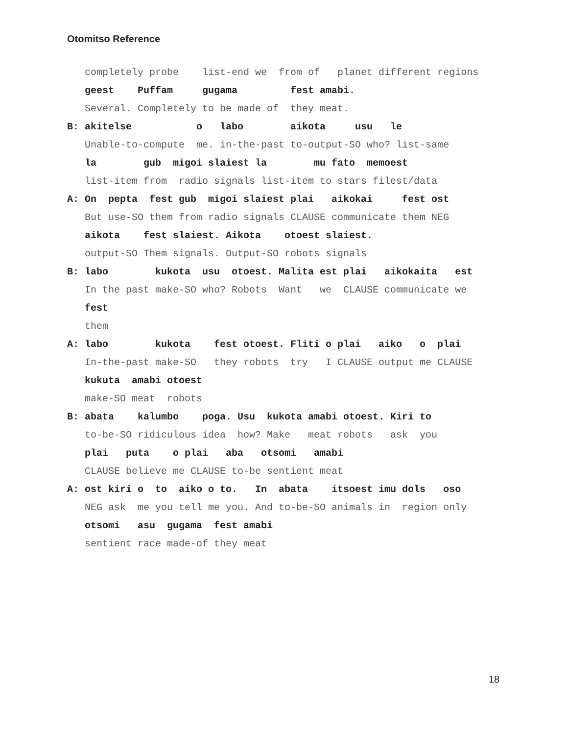Otomitso Reference
completely probe list-end we from of planet different regions
geest Puffam gugama fest amabi.
Several. Completely to be made of they meat.
B: akitelse o labo aikota usu le
Unable-to-compute me. in-the-past to-output-SO who? list-same
la gub migoi slaiest la mu fato memoest
list-item from radio signals list-item to stars filest/data
A: On pepta fest gub migoi slaiest plai aikokai fest ost
But use-SO them from radio signals CLAUSE communicate them NEG
aikota fest slaiest. Aikota otoest slaiest.
output-SO Them signals. Output-SO robots signals
B: labo kukota usu otoest. Malita est plai aikokaita est
In the past make-SO who? Robots Want we CLAUSE communicate we
fest
them
A: labo kukota fest otoest. Fliti o plai aiko o plai
In-the-past make-SO they robots try I CLAUSE output me CLAUSE
kukuta amabi otoest
make-SO meat robots
B: abata kalumbo poga. Usu kukota amabi otoest. Kiri to
to-be-SO ridiculous idea how? Make meat robots ask you
plai puta o plai aba otsomi amabi
CLAUSE believe me CLAUSE to-be sentient meat
A: ost kiri o to aiko o to. In abata itsoest imu dols oso
NEG ask me you tell me you. And to-be-SO animals in region only
otsomi asu gugama fest amabi
sentient race made-of they meat
18